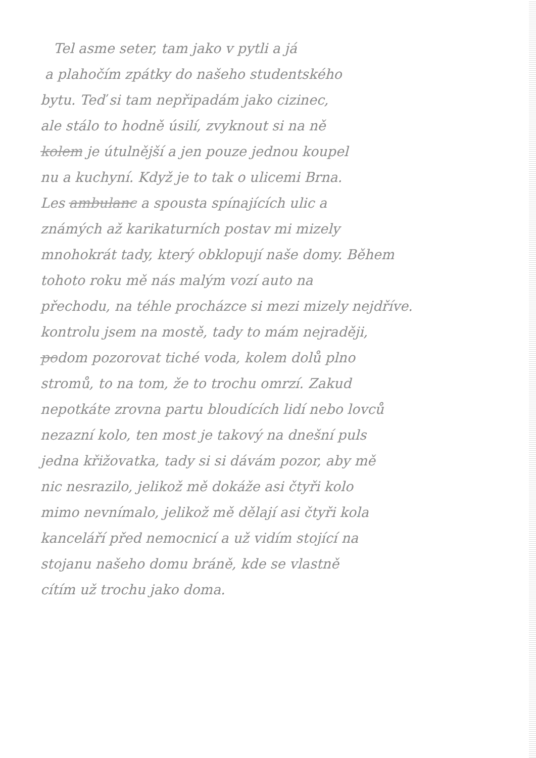Tel asme seter, tam jako v pytli a já
a plahočím zpátky do našeho studentského
bytu. Teď si tam nepřipadám jako cizinec,
ale stálo to hodně úsilí, zvyknout si na ně
kolem je útulnější a jen pouze jednou koupel
nu a kuchyní. Když je to tak o ulicemi Brna.
Les ambulanc a spousta spínajících ulic a
známých až karikaturních postav mi mizely
mnohokrát tady, který obklopují naše domy. Během
tohoto roku mě nás malým vozí auto na
přechodu, na téhle procházce si mezi mizely nejdříve.
kontrolu jsem na mostě, tady to mám nejraději,
podom pozorovat tiché voda, kolem dolů plno
stromů, to na tom, že to trochu omrzí. Zakud
nepotkáte zrovna partu bloudících lidí nebo lovců
nezazní kolo, ten most je takový na dnešní puls
jedna křižovatka, tady si si dávám pozor, aby mě
nic nesrazilo, jelikož mě dokáže asi čtyři kolo
mimo nevnímalo, jelikož mě dělají asi čtyři kola
kanceláří před nemocnicí a už vidím stojící na
stojanu našeho domu bráně, kde se vlastně
cítím už trochu jako doma.